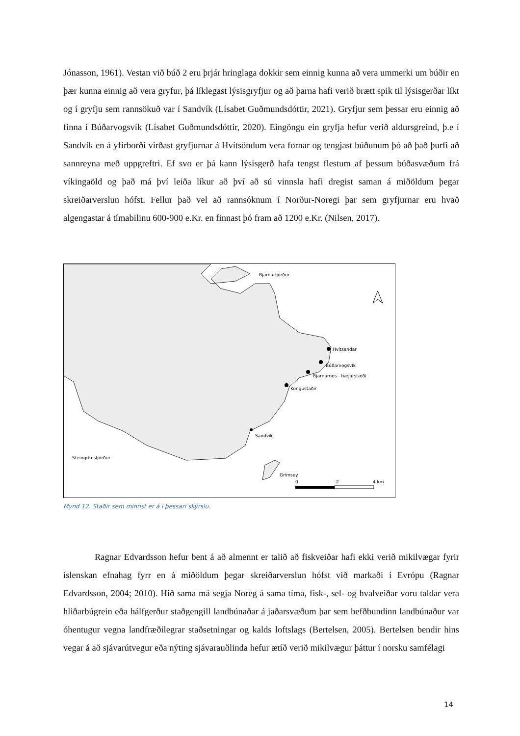Jónasson, 1961). Vestan við búð 2 eru þrjár hringlaga dokkir sem einnig kunna að vera ummerki um búðir en þær kunna einnig að vera gryfur, þá líklegast lýsisgryfjur og að þarna hafi verið brætt spik til lýsisgerðar líkt og í gryfju sem rannsökuð var í Sandvík (Lísabet Guðmundsdóttir, 2021). Gryfjur sem þessar eru einnig að finna í Búðarvogsvík (Lísabet Guðmundsdóttir, 2020). Eingöngu ein gryfja hefur verið aldursgreind, þ.e í Sandvík en á yfirborði virðast gryfjurnar á Hvítsöndum vera fornar og tengjast búðunum þó að það þurfi að sannreyna með uppgreftri. Ef svo er þá kann lýsisgerð hafa tengst flestum af þessum búðasvæðum frá víkingaöld og það má því leiða líkur að því að sú vinnsla hafi dregist saman á miðöldum þegar skreiðarverslun hófst. Fellur það vel að rannsóknum í Norður-Noregi þar sem gryfjurnar eru hvað algengastar á tímabilinu 600-900 e.Kr. en finnast þó fram að 1200 e.Kr. (Nilsen, 2017).
Bjarnarfjörður
Hvítsandar
Búðarvogsvík
Bjarnarnes - bæjarstæði
Köngustaðir
Sandvík
Steingrímsfjörður
Grímsey
0
2
4 km
Mynd 12. Staðir sem minnst er á í þessari skýrslu.
Ragnar Edvardsson hefur bent á að almennt er talið að fiskveiðar hafi ekki verið mikilvægar fyrir íslenskan efnahag fyrr en á miðöldum þegar skreiðarverslun hófst við markaði í Evrópu (Ragnar Edvardsson, 2004; 2010). Hið sama má segja Noreg á sama tíma, fisk-, sel- og hvalveiðar voru taldar vera hliðarbúgrein eða hálfgerður staðgengill landbúnaðar á jaðarsvæðum þar sem hefðbundinn landbúnaður var óhentugur vegna landfræðilegrar staðsetningar og kalds loftslags (Bertelsen, 2005). Bertelsen bendir hins vegar á að sjávarútvegur eða nýting sjávarauðlinda hefur ætíð verið mikilvægur þáttur í norsku samfélagi
14